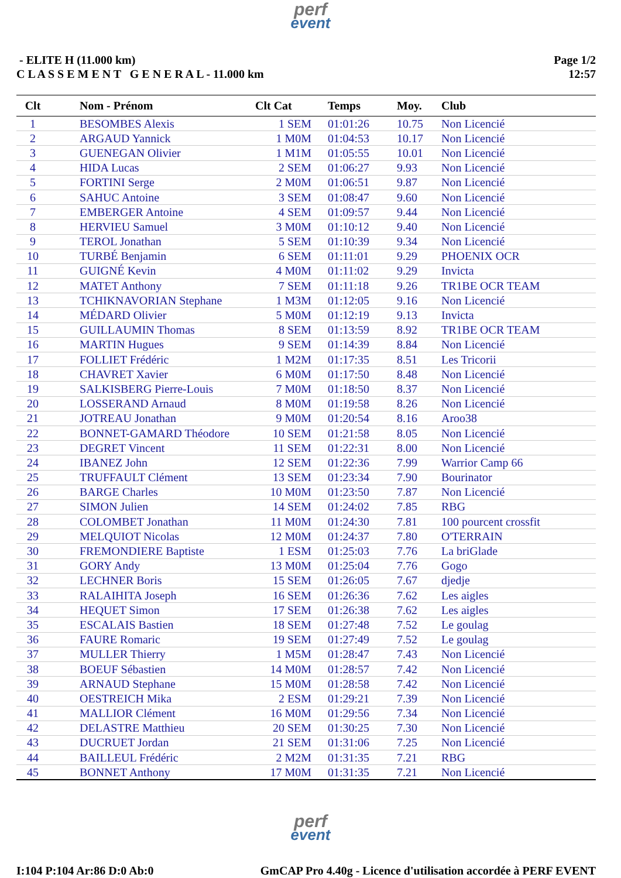perf
event
- ELITE H (11.000 km)
C L A S S E M E N T G E N E R A L - 11.000 km
Page 1/2
12:57
| Clt | | Nom - Prénom | Clt Cat | Temps | Moy. | Club |
| --- | --- | --- | --- | --- | --- | --- |
| 1 | | BESOMBES Alexis | 1 SEM | 01:01:26 | 10.75 | Non Licencié |
| 2 | | ARGAUD Yannick | 1 M0M | 01:04:53 | 10.17 | Non Licencié |
| 3 | | GUENEGAN Olivier | 1 M1M | 01:05:55 | 10.01 | Non Licencié |
| 4 | | HIDA Lucas | 2 SEM | 01:06:27 | 9.93 | Non Licencié |
| 5 | | FORTINI Serge | 2 M0M | 01:06:51 | 9.87 | Non Licencié |
| 6 | | SAHUC Antoine | 3 SEM | 01:08:47 | 9.60 | Non Licencié |
| 7 | | EMBERGER Antoine | 4 SEM | 01:09:57 | 9.44 | Non Licencié |
| 8 | | HERVIEU Samuel | 3 M0M | 01:10:12 | 9.40 | Non Licencié |
| 9 | | TEROL Jonathan | 5 SEM | 01:10:39 | 9.34 | Non Licencié |
| 10 | | TURBÉ Benjamin | 6 SEM | 01:11:01 | 9.29 | PHOENIX OCR |
| 11 | | GUIGNÉ Kevin | 4 M0M | 01:11:02 | 9.29 | Invicta |
| 12 | | MATET Anthony | 7 SEM | 01:11:18 | 9.26 | TR1BE OCR TEAM |
| 13 | | TCHIKNAVORIAN Stephane | 1 M3M | 01:12:05 | 9.16 | Non Licencié |
| 14 | | MÉDARD Olivier | 5 M0M | 01:12:19 | 9.13 | Invicta |
| 15 | | GUILLAUMIN Thomas | 8 SEM | 01:13:59 | 8.92 | TR1BE OCR TEAM |
| 16 | | MARTIN Hugues | 9 SEM | 01:14:39 | 8.84 | Non Licencié |
| 17 | | FOLLIET Frédéric | 1 M2M | 01:17:35 | 8.51 | Les Tricorii |
| 18 | | CHAVRET Xavier | 6 M0M | 01:17:50 | 8.48 | Non Licencié |
| 19 | | SALKISBERG Pierre-Louis | 7 M0M | 01:18:50 | 8.37 | Non Licencié |
| 20 | | LOSSERAND Arnaud | 8 M0M | 01:19:58 | 8.26 | Non Licencié |
| 21 | | JOTREAU Jonathan | 9 M0M | 01:20:54 | 8.16 | Aroo38 |
| 22 | | BONNET-GAMARD Théodore | 10 SEM | 01:21:58 | 8.05 | Non Licencié |
| 23 | | DEGRET Vincent | 11 SEM | 01:22:31 | 8.00 | Non Licencié |
| 24 | | IBANEZ John | 12 SEM | 01:22:36 | 7.99 | Warrior Camp 66 |
| 25 | | TRUFFAULT Clément | 13 SEM | 01:23:34 | 7.90 | Bourinator |
| 26 | | BARGE Charles | 10 M0M | 01:23:50 | 7.87 | Non Licencié |
| 27 | | SIMON Julien | 14 SEM | 01:24:02 | 7.85 | RBG |
| 28 | | COLOMBET Jonathan | 11 M0M | 01:24:30 | 7.81 | 100 pourcent crossfit |
| 29 | | MELQUIOT Nicolas | 12 M0M | 01:24:37 | 7.80 | O'TERRAIN |
| 30 | | FREMONDIERE Baptiste | 1 ESM | 01:25:03 | 7.76 | La briGlade |
| 31 | | GORY Andy | 13 M0M | 01:25:04 | 7.76 | Gogo |
| 32 | | LECHNER Boris | 15 SEM | 01:26:05 | 7.67 | djedje |
| 33 | | RALAIHITA Joseph | 16 SEM | 01:26:36 | 7.62 | Les aigles |
| 34 | | HEQUET Simon | 17 SEM | 01:26:38 | 7.62 | Les aigles |
| 35 | | ESCALAIS Bastien | 18 SEM | 01:27:48 | 7.52 | Le goulag |
| 36 | | FAURE Romaric | 19 SEM | 01:27:49 | 7.52 | Le goulag |
| 37 | | MULLER Thierry | 1 M5M | 01:28:47 | 7.43 | Non Licencié |
| 38 | | BOEUF Sébastien | 14 M0M | 01:28:57 | 7.42 | Non Licencié |
| 39 | | ARNAUD Stephane | 15 M0M | 01:28:58 | 7.42 | Non Licencié |
| 40 | | OESTREICH Mika | 2 ESM | 01:29:21 | 7.39 | Non Licencié |
| 41 | | MALLIOR Clément | 16 M0M | 01:29:56 | 7.34 | Non Licencié |
| 42 | | DELASTRE Matthieu | 20 SEM | 01:30:25 | 7.30 | Non Licencié |
| 43 | | DUCRUET Jordan | 21 SEM | 01:31:06 | 7.25 | Non Licencié |
| 44 | | BAILLEUL Frédéric | 2 M2M | 01:31:35 | 7.21 | RBG |
| 45 | | BONNET Anthony | 17 M0M | 01:31:35 | 7.21 | Non Licencié |
perf
event
I:104 P:104 Ar:86 D:0 Ab:0 GmCAP Pro 4.40g - Licence d'utilisation accordée à PERF EVENT